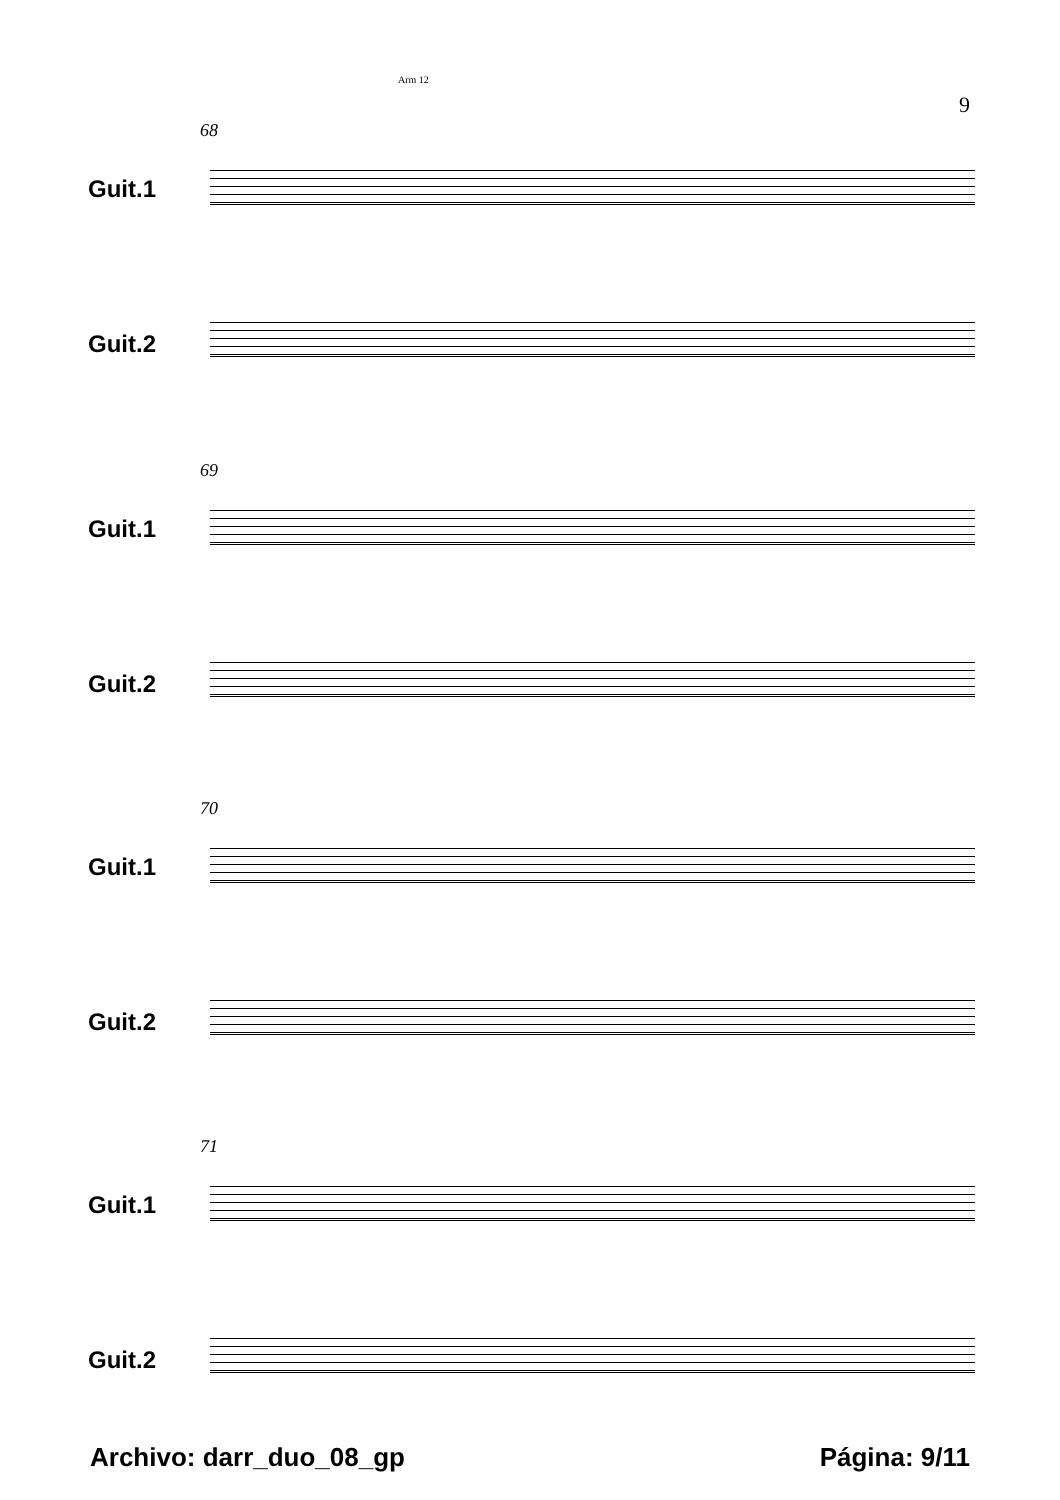Arm 12
9
68
Guit.1
Guit.2
69
Guit.1
Guit.2
70
Guit.1
Guit.2
71
Guit.1
Guit.2
Archivo: darr_duo_08_gp Página: 9/11